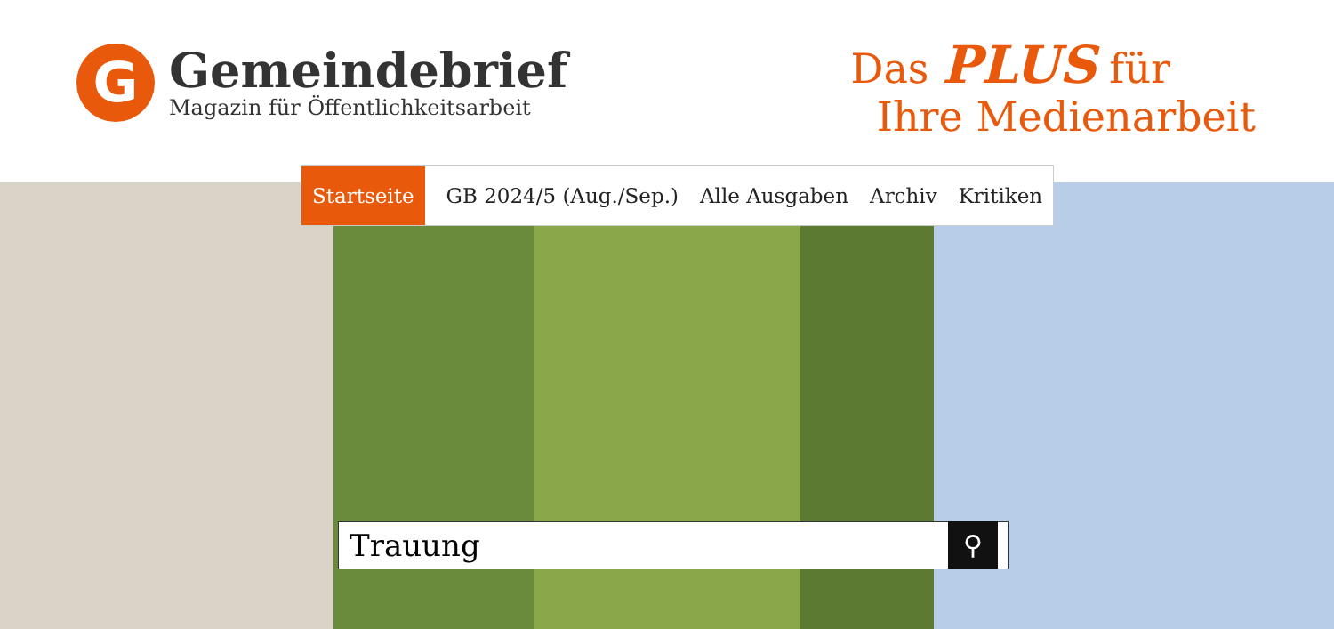G
Gemeindebrief
Magazin für Öffentlichkeitsarbeit
Das PLUS für
Ihre Medienarbeit
Startseite GB 2024/5 (Aug./Sep.) Alle Ausgaben Archiv Kritiken
Trauung ⚲